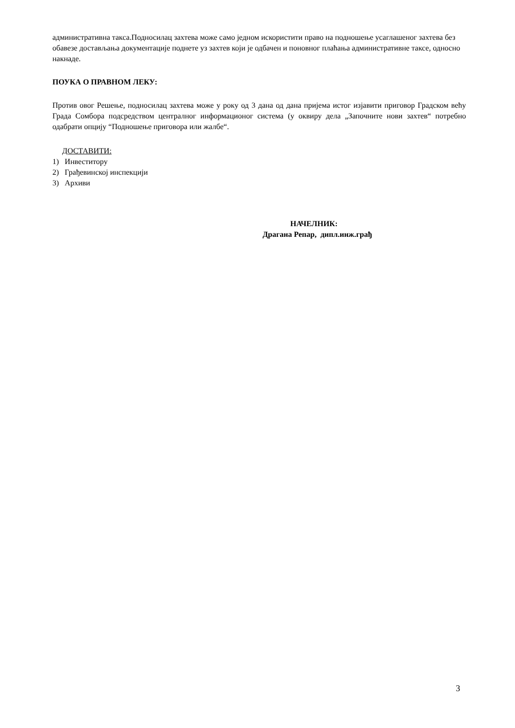административна такса.Подносилац захтева може само једном искористити право на подношење усаглашеног захтева без обавезе достављања документације поднете уз захтев који је одбачен и поновног плаћања административне таксе, односно накнаде.
ПОУКА О ПРАВНОМ ЛЕКУ:
Против овог Решење, подносилац захтева може у року од 3 дана од дана пријема истог изјавити приговор Градском већу Града Сомбора подсредством централног информационог система (у оквиру дела „Започните нови захтев“ потребно одабрати опцију “Подношење приговора или жалбе“.
ДОСТАВИТИ:
1) Инвеститору
2) Грађевинској инспекцији
3) Архиви
НАЧЕЛНИК:
Драгана Репар, дипл.инж.грађ
3